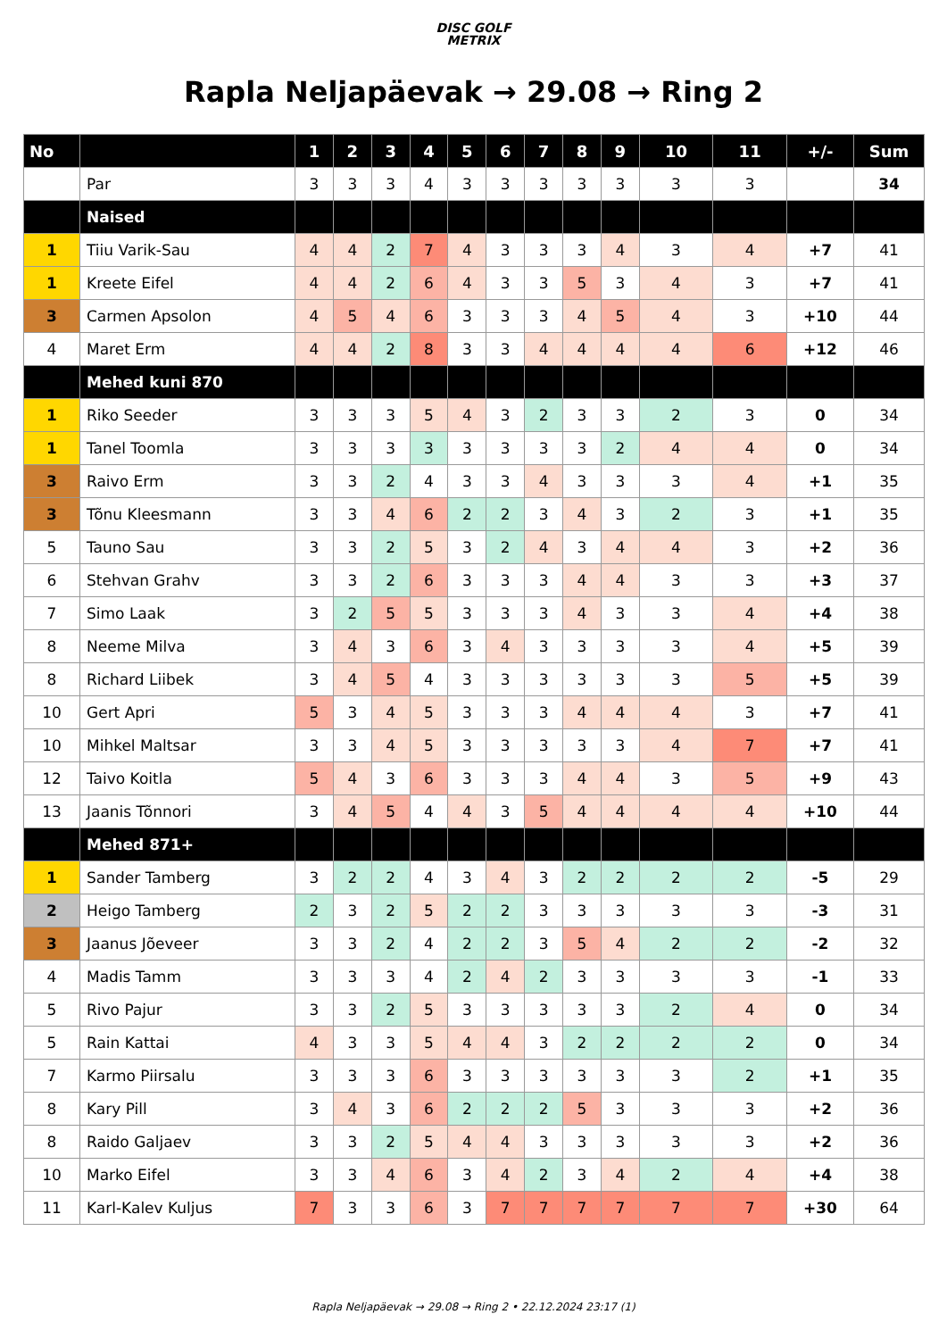DISC GOLF
METRIX
Rapla Neljapäevak → 29.08 → Ring 2
| No | | 1 | 2 | 3 | 4 | 5 | 6 | 7 | 8 | 9 | 10 | 11 | +/- | Sum |
| --- | --- | --- | --- | --- | --- | --- | --- | --- | --- | --- | --- | --- | --- | --- |
| | Par | 3 | 3 | 3 | 4 | 3 | 3 | 3 | 3 | 3 | 3 | 3 | | 34 |
| | Naised | | | | | | | | | | | | | |
| 1 | Tiiu Varik-Sau | 4 | 4 | 2 | 7 | 4 | 3 | 3 | 3 | 4 | 3 | 4 | +7 | 41 |
| 1 | Kreete Eifel | 4 | 4 | 2 | 6 | 4 | 3 | 3 | 5 | 3 | 4 | 3 | +7 | 41 |
| 3 | Carmen Apsolon | 4 | 5 | 4 | 6 | 3 | 3 | 3 | 4 | 5 | 4 | 3 | +10 | 44 |
| 4 | Maret Erm | 4 | 4 | 2 | 8 | 3 | 3 | 4 | 4 | 4 | 4 | 6 | +12 | 46 |
| | Mehed kuni 870 | | | | | | | | | | | | | |
| 1 | Riko Seeder | 3 | 3 | 3 | 5 | 4 | 3 | 2 | 3 | 3 | 2 | 3 | 0 | 34 |
| 1 | Tanel Toomla | 3 | 3 | 3 | 3 | 3 | 3 | 3 | 3 | 2 | 4 | 4 | 0 | 34 |
| 3 | Raivo Erm | 3 | 3 | 2 | 4 | 3 | 3 | 4 | 3 | 3 | 3 | 4 | +1 | 35 |
| 3 | Tõnu Kleesmann | 3 | 3 | 4 | 6 | 2 | 2 | 3 | 4 | 3 | 2 | 3 | +1 | 35 |
| 5 | Tauno Sau | 3 | 3 | 2 | 5 | 3 | 2 | 4 | 3 | 4 | 4 | 3 | +2 | 36 |
| 6 | Stehvan Grahv | 3 | 3 | 2 | 6 | 3 | 3 | 3 | 4 | 4 | 3 | 3 | +3 | 37 |
| 7 | Simo Laak | 3 | 2 | 5 | 5 | 3 | 3 | 3 | 4 | 3 | 3 | 4 | +4 | 38 |
| 8 | Neeme Milva | 3 | 4 | 3 | 6 | 3 | 4 | 3 | 3 | 3 | 3 | 4 | +5 | 39 |
| 8 | Richard Liibek | 3 | 4 | 5 | 4 | 3 | 3 | 3 | 3 | 3 | 3 | 5 | +5 | 39 |
| 10 | Gert Apri | 5 | 3 | 4 | 5 | 3 | 3 | 3 | 4 | 4 | 4 | 3 | +7 | 41 |
| 10 | Mihkel Maltsar | 3 | 3 | 4 | 5 | 3 | 3 | 3 | 3 | 3 | 4 | 7 | +7 | 41 |
| 12 | Taivo Koitla | 5 | 4 | 3 | 6 | 3 | 3 | 3 | 4 | 4 | 3 | 5 | +9 | 43 |
| 13 | Jaanis Tõnnori | 3 | 4 | 5 | 4 | 4 | 3 | 5 | 4 | 4 | 4 | 4 | +10 | 44 |
| | Mehed 871+ | | | | | | | | | | | | | |
| 1 | Sander Tamberg | 3 | 2 | 2 | 4 | 3 | 4 | 3 | 2 | 2 | 2 | 2 | -5 | 29 |
| 2 | Heigo Tamberg | 2 | 3 | 2 | 5 | 2 | 2 | 3 | 3 | 3 | 3 | 3 | -3 | 31 |
| 3 | Jaanus Jõeveer | 3 | 3 | 2 | 4 | 2 | 2 | 3 | 5 | 4 | 2 | 2 | -2 | 32 |
| 4 | Madis Tamm | 3 | 3 | 3 | 4 | 2 | 4 | 2 | 3 | 3 | 3 | 3 | -1 | 33 |
| 5 | Rivo Pajur | 3 | 3 | 2 | 5 | 3 | 3 | 3 | 3 | 3 | 2 | 4 | 0 | 34 |
| 5 | Rain Kattai | 4 | 3 | 3 | 5 | 4 | 4 | 3 | 2 | 2 | 2 | 2 | 0 | 34 |
| 7 | Karmo Piirsalu | 3 | 3 | 3 | 6 | 3 | 3 | 3 | 3 | 3 | 3 | 2 | +1 | 35 |
| 8 | Kary Pill | 3 | 4 | 3 | 6 | 2 | 2 | 2 | 5 | 3 | 3 | 3 | +2 | 36 |
| 8 | Raido Galjaev | 3 | 3 | 2 | 5 | 4 | 4 | 3 | 3 | 3 | 3 | 3 | +2 | 36 |
| 10 | Marko Eifel | 3 | 3 | 4 | 6 | 3 | 4 | 2 | 3 | 4 | 2 | 4 | +4 | 38 |
| 11 | Karl-Kalev Kuljus | 7 | 3 | 3 | 6 | 3 | 7 | 7 | 7 | 7 | 7 | 7 | +30 | 64 |
Rapla Neljapäevak → 29.08 → Ring 2 • 22.12.2024 23:17 (1)